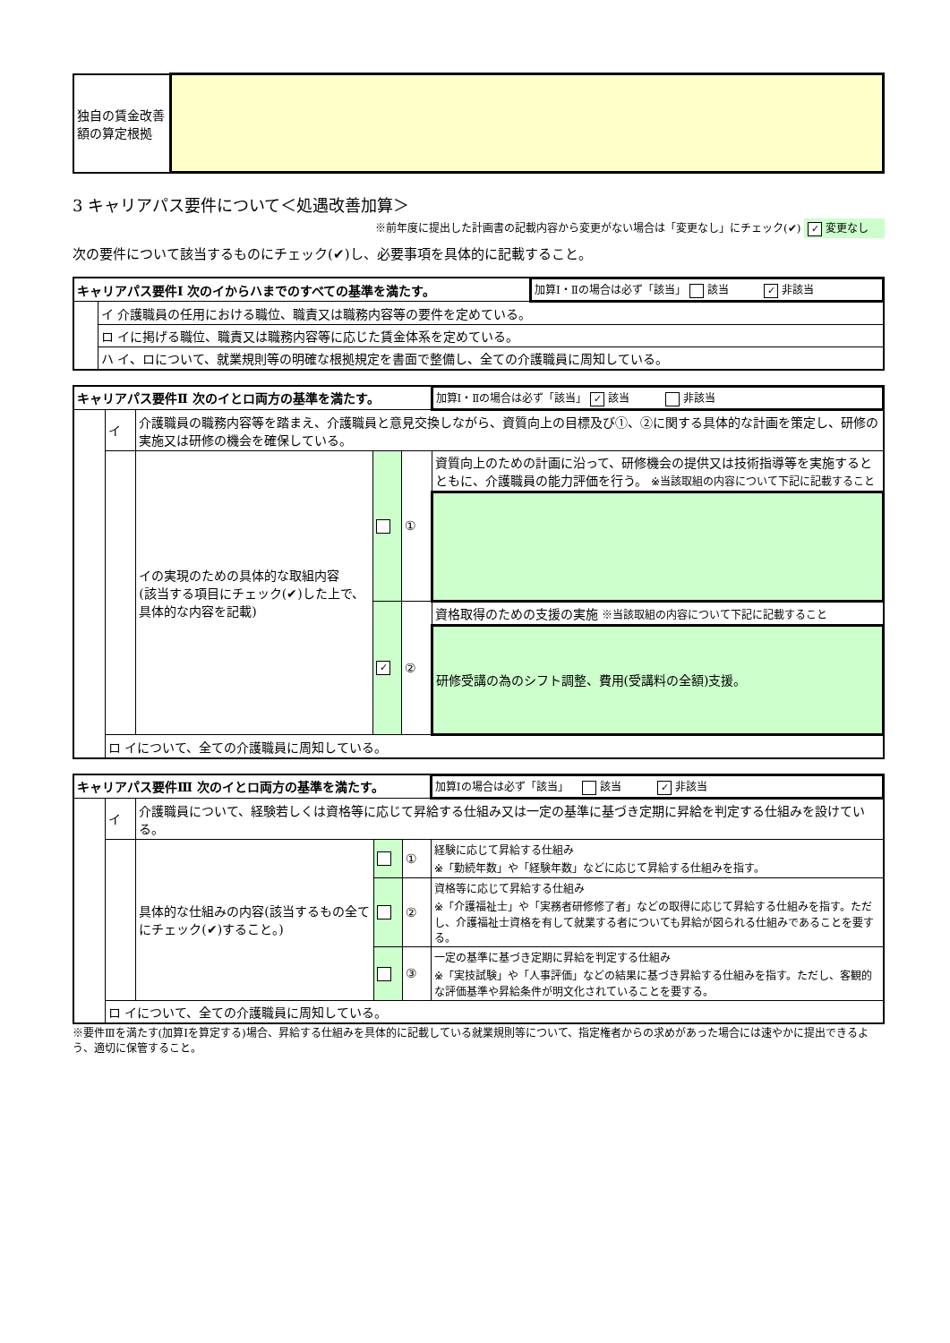| 独自の賃金改善額の算定根拠 | |
3 キャリアパス要件について＜処遇改善加算＞
※前年度に提出した計画書の記載内容から変更がない場合は「変更なし」にチェック(✔) ✓ 変更なし
次の要件について該当するものにチェック(✔)し、必要事項を具体的に記載すること。
| キャリアパス要件Ⅰ 次のイからハまでのすべての基準を満たす。 | | 加算Ⅰ・Ⅱの場合は必ず「該当」 該当 ✓ 非該当 |
| | イ 介護職員の任用における職位、職責又は職務内容等の要件を定めている。 | |
| | ロ イに掲げる職位、職責又は職務内容等に応じた賃金体系を定めている。 | |
| | ハ イ、ロについて、就業規則等の明確な根拠規定を書面で整備し、全ての介護職員に周知している。 | |
| キャリアパス要件Ⅱ 次のイとロ両方の基準を満たす。 | | | | | 加算Ⅰ・Ⅱの場合は必ず「該当」 ✓ 該当 非該当 |
| | イ | 介護職員の職務内容等を踏まえ、介護職員と意見交換しながら、資質向上の目標及び①、②に関する具体的な計画を策定し、研修の実施又は研修の機会を確保している。 | | | |
| | | イの実現のための具体的な取組内容 (該当する項目にチェック(✔)した上で、具体的な内容を記載) | | ① | 資質向上のための計画に沿って、研修機会の提供又は技術指導等を実施するとともに、介護職員の能力評価を行う。 ※当該取組の内容について下記に記載すること |
| | | | ✓ | ② | 資格取得のための支援の実施 ※当該取組の内容について下記に記載すること |
| | | | | | 研修受講の為のシフト調整、費用(受講料の全額)支援。 |
| | ロ イについて、全ての介護職員に周知している。 | | | | |
| キャリアパス要件Ⅲ 次のイとロ両方の基準を満たす。 | | | | | 加算Ⅰの場合は必ず「該当」 該当 ✓ 非該当 |
| | イ | 介護職員について、経験若しくは資格等に応じて昇給する仕組み又は一定の基準に基づき定期に昇給を判定する仕組みを設けている。 | | | |
| | | 具体的な仕組みの内容(該当するもの全てにチェック(✔)すること。) | | ① | 経験に応じて昇給する仕組み ※「勤続年数」や「経験年数」などに応じて昇給する仕組みを指す。 |
| | | | | ② | 資格等に応じて昇給する仕組み ※「介護福祉士」や「実務者研修修了者」などの取得に応じて昇給する仕組みを指す。ただし、介護福祉士資格を有して就業する者についても昇給が図られる仕組みであることを要する。 |
| | | | | ③ | 一定の基準に基づき定期に昇給を判定する仕組み ※「実技試験」や「人事評価」などの結果に基づき昇給する仕組みを指す。ただし、客観的な評価基準や昇給条件が明文化されていることを要する。 |
| | ロ イについて、全ての介護職員に周知している。 | | | | |
※要件Ⅲを満たす(加算Ⅰを算定する)場合、昇給する仕組みを具体的に記載している就業規則等について、指定権者からの求めがあった場合には速やかに提出できるよう、適切に保管すること。